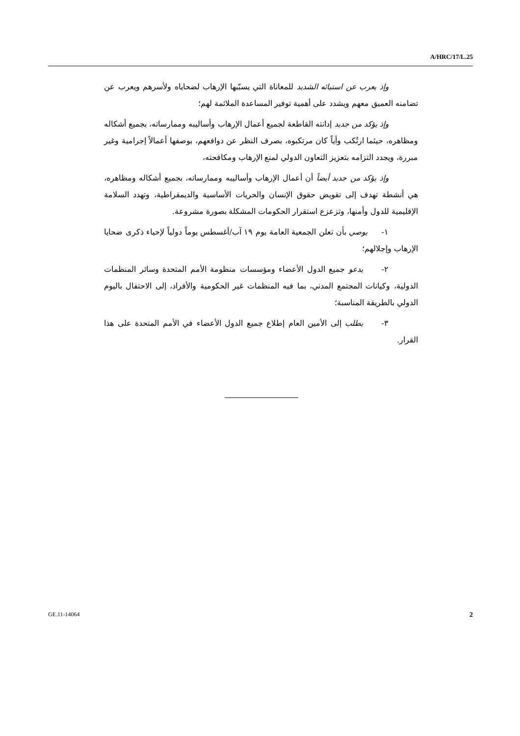A/HRC/17/L.25
وإذ يعرب عن استيائه الشديد للمعاناة التي يسبّبها الإرهاب لضحاياه ولأسرهم ويعرب عن تضامنه العميق معهم ويشدد على أهمية توفير المساعدة الملائمة لهم؛
وإذ يؤكد من جديد إدانته القاطعة لجميع أعمال الإرهاب وأساليبه وممارساته، بجميع أشكاله ومظاهره، حيثما ارتُكب وأياً كان مرتكبوه، بصرف النظر عن دوافعهم، بوصفها أعمالاً إجرامية وغير مبررة، ويجدد التزامه بتعزيز التعاون الدولي لمنع الإرهاب ومكافحته،
وإذ يؤكد من جديد أيضاً أن أعمال الإرهاب وأساليبه وممارساته، بجميع أشكاله ومظاهره، هي أنشطة تهدف إلى تقويض حقوق الإنسان والحريات الأساسية والديمقراطية، وتهدد السلامة الإقليمية للدول وأمنها، وتزعزع استقرار الحكومات المشكلة بصورة مشروعة.
١- يوصي بأن تعلن الجمعية العامة يوم ١٩ آب/أغسطس يوماً دولياً لإحياء ذكرى ضحايا الإرهاب وإجلالهم؛
٢- يدعو جميع الدول الأعضاء ومؤسسات منظومة الأمم المتحدة وسائر المنظمات الدولية، وكيانات المجتمع المدني، بما فيه المنظمات غير الحكومية والأفراد، إلى الاحتفال باليوم الدولي بالطريقة المناسبة؛
٣- يطلب إلى الأمين العام إطلاع جميع الدول الأعضاء في الأمم المتحدة على هذا القرار.
GE.11-14064 2